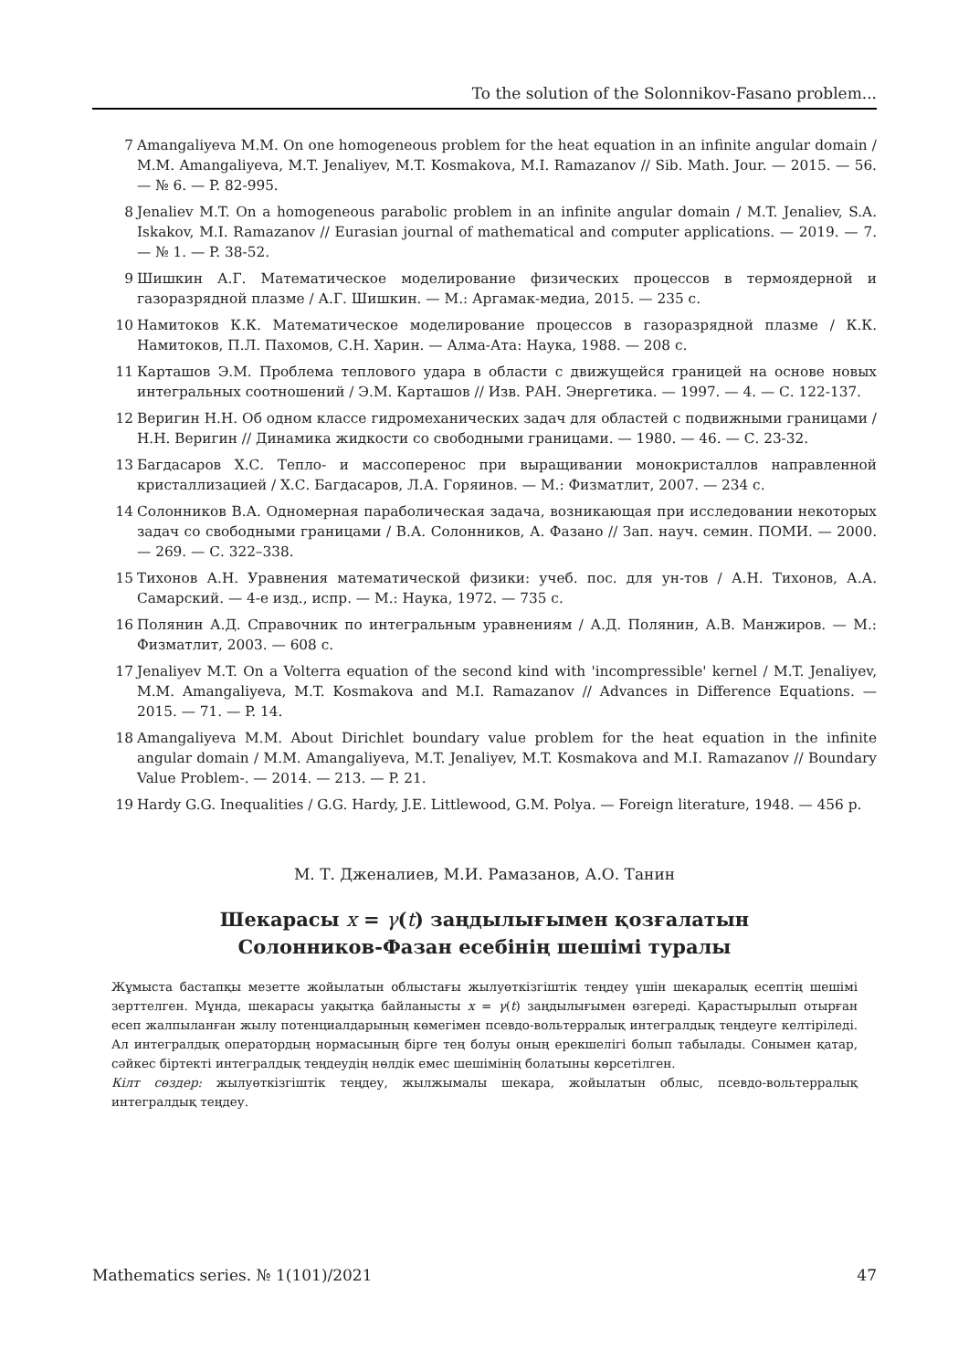To the solution of the Solonnikov-Fasano problem...
7 Amangaliyeva M.M. On one homogeneous problem for the heat equation in an infinite angular domain / M.M. Amangaliyeva, M.T. Jenaliyev, M.T. Kosmakova, M.I. Ramazanov // Sib. Math. Jour. — 2015. — 56. — № 6. — P. 82-995.
8 Jenaliev M.T. On a homogeneous parabolic problem in an infinite angular domain / M.T. Jenaliev, S.A. Iskakov, M.I. Ramazanov // Eurasian journal of mathematical and computer applications. — 2019. — 7. — № 1. — P. 38-52.
9 Шишкин А.Г. Математическое моделирование физических процессов в термоядерной и газоразрядной плазме / А.Г. Шишкин. — М.: Аргамак-медиа, 2015. — 235 с.
10 Намитоков К.К. Математическое моделирование процессов в газоразрядной плазме / К.К. Намитоков, П.Л. Пахомов, С.Н. Харин. — Алма-Ата: Наука, 1988. — 208 с.
11 Карташов Э.М. Проблема теплового удара в области с движущейся границей на основе новых интегральных соотношений / Э.М. Карташов // Изв. РАН. Энергетика. — 1997. — 4. — С. 122-137.
12 Веригин Н.Н. Об одном классе гидромеханических задач для областей с подвижными границами / Н.Н. Веригин // Динамика жидкости со свободными границами. — 1980. — 46. — С. 23-32.
13 Багдасаров Х.С. Тепло- и массоперенос при выращивании монокристаллов направленной кристаллизацией / Х.С. Багдасаров, Л.А. Горяинов. — М.: Физматлит, 2007. — 234 с.
14 Солонников В.А. Одномерная параболическая задача, возникающая при исследовании некоторых задач со свободными границами / В.А. Солонников, А. Фазано // Зап. науч. семин. ПОМИ. — 2000. — 269. — С. 322–338.
15 Тихонов А.Н. Уравнения математической физики: учеб. пос. для ун-тов / А.Н. Тихонов, А.А. Самарский. — 4-е изд., испр. — М.: Наука, 1972. — 735 с.
16 Полянин А.Д. Справочник по интегральным уравнениям / А.Д. Полянин, А.В. Манжиров. — М.: Физматлит, 2003. — 608 с.
17 Jenaliyev M.T. On a Volterra equation of the second kind with 'incompressible' kernel / M.T. Jenaliyev, M.M. Amangaliyeva, M.T. Kosmakova and M.I. Ramazanov // Advances in Difference Equations. — 2015. — 71. — P. 14.
18 Amangaliyeva M.M. About Dirichlet boundary value problem for the heat equation in the infinite angular domain / M.M. Amangaliyeva, M.T. Jenaliyev, M.T. Kosmakova and M.I. Ramazanov // Boundary Value Problem-. — 2014. — 213. — P. 21.
19 Hardy G.G. Inequalities / G.G. Hardy, J.E. Littlewood, G.M. Polya. — Foreign literature, 1948. — 456 p.
М. Т. Дженалиев, М.И. Рамазанов, А.О. Танин
Шекарасы x = γ(t) заңдылығымен қозғалатын
Солонников-Фазан есебінің шешімі туралы
Жұмыста бастапқы мезетте жойылатын облыстағы жылуөткізгіштік теңдеу үшін шекаралық есептің шешімі зерттелген. Мұнда, шекарасы уақытқа байланысты x = γ(t) заңдылығымен өзгереді. Қарастырылып отырған есеп жалпыланған жылу потенциалдарының көмегімен псевдо-вольтерралық интегралдық теңдеуге келтіріледі. Ал интегралдық оператордың нормасының бірге тең болуы оның ерекшелігі болып табылады. Сонымен қатар, сәйкес біртекті интегралдық теңдеудің нөлдік емес шешімінің болатыны көрсетілген.
Кілт сөздер: жылуөткізгіштік теңдеу, жылжымалы шекара, жойылатын облыс, псевдо-вольтерралық интегралдық теңдеу.
Mathematics series. № 1(101)/2021 47